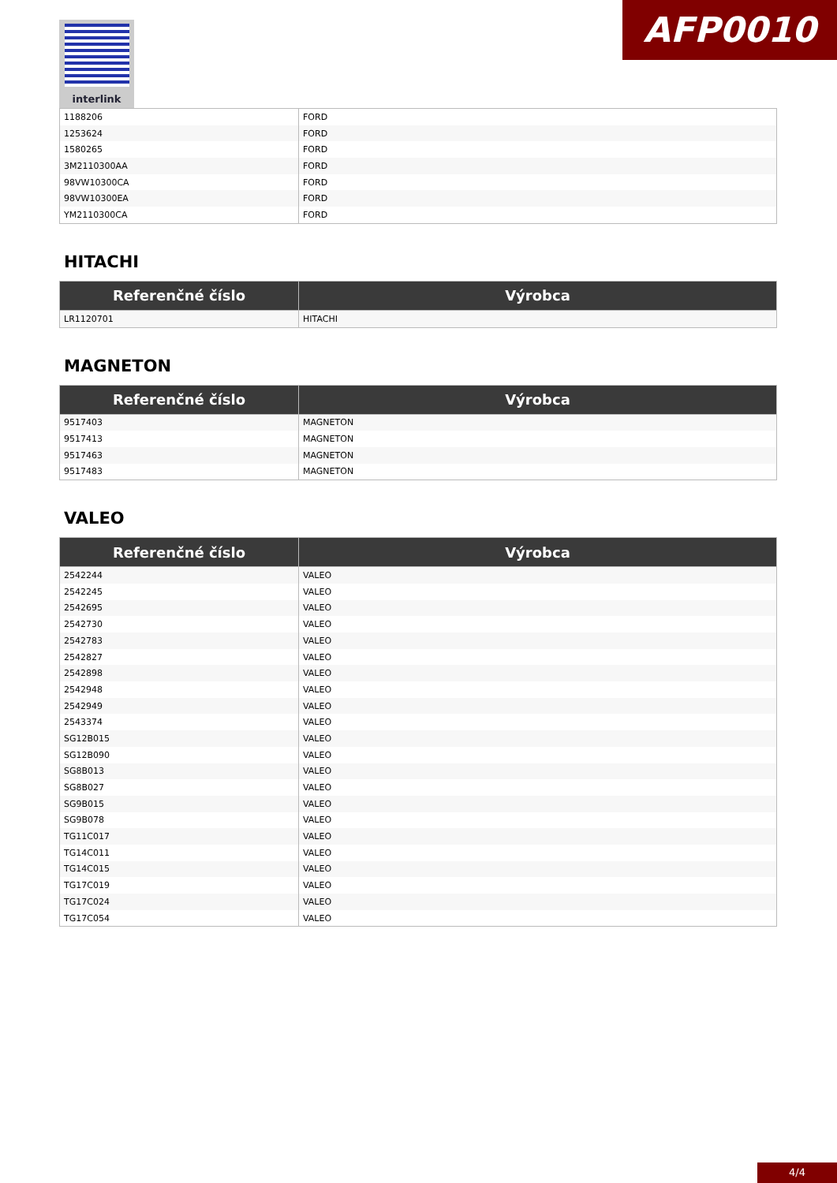AFP0010
interlink
| 1188206 | FORD |
| 1253624 | FORD |
| 1580265 | FORD |
| 3M2110300AA | FORD |
| 98VW10300CA | FORD |
| 98VW10300EA | FORD |
| YM2110300CA | FORD |
HITACHI
| Referenčné číslo | Výrobca |
| --- | --- |
| LR1120701 | HITACHI |
MAGNETON
| Referenčné číslo | Výrobca |
| --- | --- |
| 9517403 | MAGNETON |
| 9517413 | MAGNETON |
| 9517463 | MAGNETON |
| 9517483 | MAGNETON |
VALEO
| Referenčné číslo | Výrobca |
| --- | --- |
| 2542244 | VALEO |
| 2542245 | VALEO |
| 2542695 | VALEO |
| 2542730 | VALEO |
| 2542783 | VALEO |
| 2542827 | VALEO |
| 2542898 | VALEO |
| 2542948 | VALEO |
| 2542949 | VALEO |
| 2543374 | VALEO |
| SG12B015 | VALEO |
| SG12B090 | VALEO |
| SG8B013 | VALEO |
| SG8B027 | VALEO |
| SG9B015 | VALEO |
| SG9B078 | VALEO |
| TG11C017 | VALEO |
| TG14C011 | VALEO |
| TG14C015 | VALEO |
| TG17C019 | VALEO |
| TG17C024 | VALEO |
| TG17C054 | VALEO |
4/4